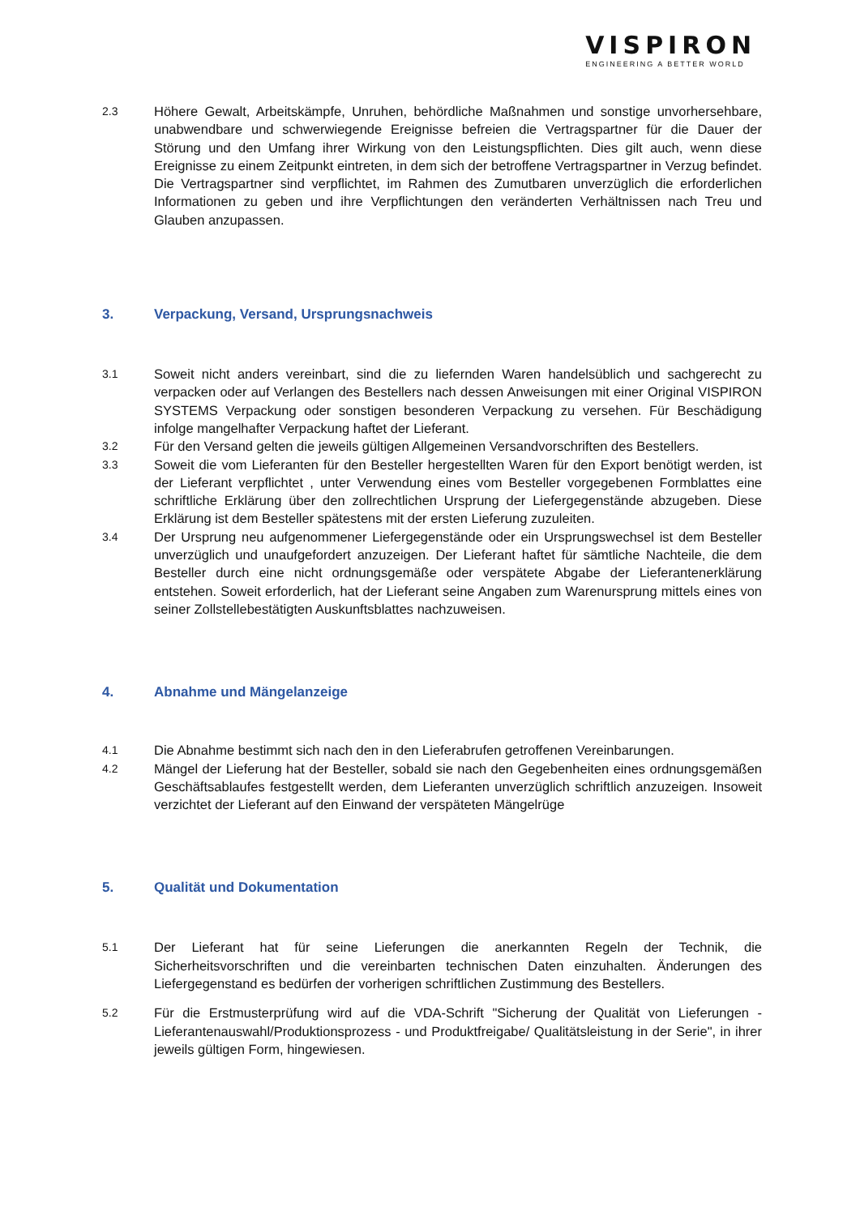VISPIRON
ENGINEERING A BETTER WORLD
2.3
Höhere Gewalt, Arbeitskämpfe, Unruhen, behördliche Maßnahmen und sonstige unvorhersehbare, unabwendbare und schwerwiegende Ereignisse befreien die Vertragspartner für die Dauer der Störung und den Umfang ihrer Wirkung von den Leistungspflichten. Dies gilt auch, wenn diese Ereignisse zu einem Zeitpunkt eintreten, in dem sich der betroffene Vertragspartner in Verzug befindet. Die Vertragspartner sind verpflichtet, im Rahmen des Zumutbaren unverzüglich die erforderlichen Informationen zu geben und ihre Verpflichtungen den veränderten Verhältnissen nach Treu und Glauben anzupassen.
3. Verpackung, Versand, Ursprungsnachweis
3.1
Soweit nicht anders vereinbart, sind die zu liefernden Waren handelsüblich und sachgerecht zu verpacken oder auf Verlangen des Bestellers nach dessen Anweisungen mit einer Original VISPIRON SYSTEMS Verpackung oder sonstigen besonderen Verpackung zu versehen. Für Beschädigung infolge mangelhafter Verpackung haftet der Lieferant.
3.2
Für den Versand gelten die jeweils gültigen Allgemeinen Versandvorschriften des Bestellers.
3.3
Soweit die vom Lieferanten für den Besteller hergestellten Waren für den Export benötigt werden, ist der Lieferant verpflichtet , unter Verwendung eines vom Besteller vorgegebenen Formblattes eine schriftliche Erklärung über den zollrechtlichen Ursprung der Liefergegenstände abzugeben. Diese Erklärung ist dem Besteller spätestens mit der ersten Lieferung zuzuleiten.
3.4
Der Ursprung neu aufgenommener Liefergegenstände oder ein Ursprungswechsel ist dem Besteller unverzüglich und unaufgefordert anzuzeigen. Der Lieferant haftet für sämtliche Nachteile, die dem Besteller durch eine nicht ordnungsgemäße oder verspätete Abgabe der Lieferantenerklärung entstehen. Soweit erforderlich, hat der Lieferant seine Angaben zum Warenursprung mittels eines von seiner Zollstellebestätigten Auskunftsblattes nachzuweisen.
4. Abnahme und Mängelanzeige
4.1
Die Abnahme bestimmt sich nach den in den Lieferabrufen getroffenen Vereinbarungen.
4.2
Mängel der Lieferung hat der Besteller, sobald sie nach den Gegebenheiten eines ordnungsgemäßen Geschäftsablaufes festgestellt werden, dem Lieferanten unverzüglich schriftlich anzuzeigen. Insoweit verzichtet der Lieferant auf den Einwand der verspäteten Mängelrüge
5. Qualität und Dokumentation
5.1
Der Lieferant hat für seine Lieferungen die anerkannten Regeln der Technik, die Sicherheitsvorschriften und die vereinbarten technischen Daten einzuhalten. Änderungen des Liefergegenstand es bedürfen der vorherigen schriftlichen Zustimmung des Bestellers.
5.2
Für die Erstmusterprüfung wird auf die VDA-Schrift "Sicherung der Qualität von Lieferungen - Lieferantenauswahl/Produktionsprozess - und Produktfreigabe/ Qualitätsleistung in der Serie", in ihrer jeweils gültigen Form, hingewiesen.